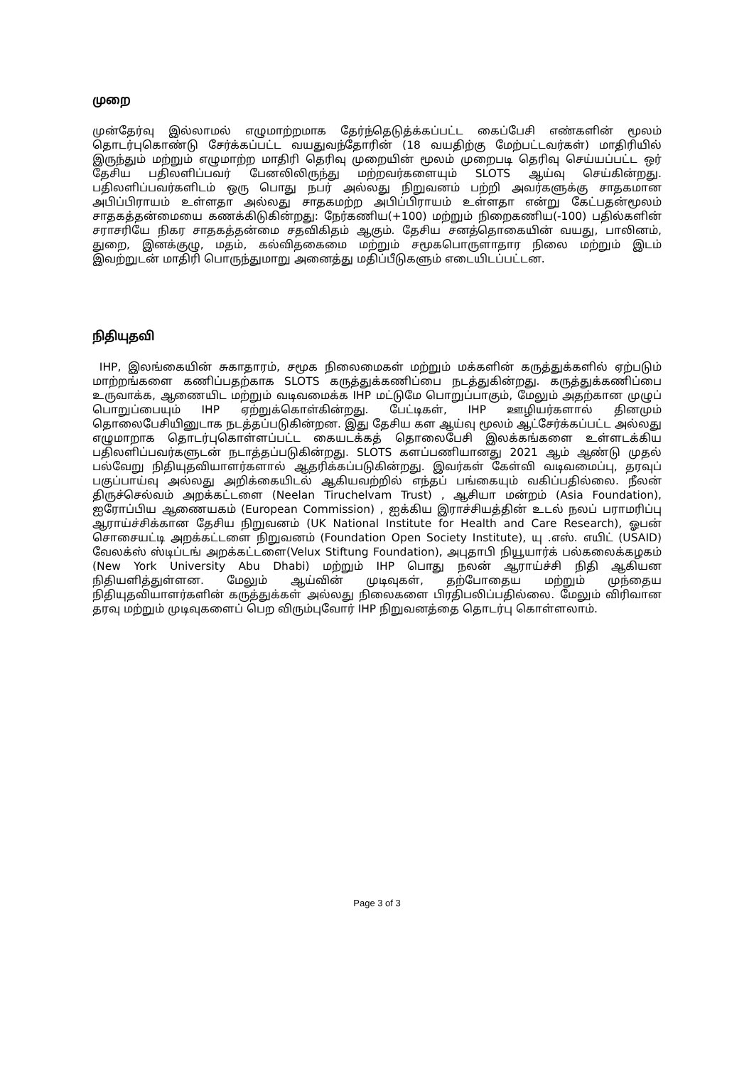முறை
முன்தேர்வு இல்லாமல் எழுமாற்றமாக தேர்ந்தெடுத்க்கப்பட்ட கைப்பேசி எண்களின் மூலம் தொடர்புகொண்டு சேர்க்கப்பட்ட வயதுவந்தோரின் (18 வயதிற்கு மேற்பட்டவர்கள்) மாதிரியில் இருந்தும் மற்றும் எழுமாற்ற மாதிரி தெரிவு முறையின் மூலம் முறைபடி தெரிவு செய்யப்பட்ட ஒர் தேசிய பதிலளிப்பவர் பேனலிலிருந்து மற்றவர்களையும் SLOTS ஆய்வு செய்கின்றது. பதிலளிப்பவர்களிடம் ஒரு பொது நபர் அல்லது நிறுவனம் பற்றி அவர்களுக்கு சாதகமான அபிப்பிராயம் உள்ளதா அல்லது சாதகமற்ற அபிப்பிராயம் உள்ளதா என்று கேட்பதன்மூலம் சாதகத்தன்மையை கணக்கிடுகின்றது: நேர்கணிய(+100) மற்றும் நிறைகணிய(-100) பதில்களின் சராசரியே நிகர சாதகத்தன்மை சதவிகிதம் ஆகும். தேசிய சனத்தொகையின் வயது, பாலினம், துறை, இனக்குழு, மதம், கல்விதகைமை மற்றும் சமூகபொருளாதார நிலை மற்றும் இடம் இவற்றுடன் மாதிரி பொருந்துமாறு அனைத்து மதிப்பீடுகளும் எடையிடப்பட்டன.
நிதியுதவி
IHP, இலங்கையின் சுகாதாரம், சமூக நிலைமைகள் மற்றும் மக்களின் கருத்துக்களில் ஏற்படும் மாற்றங்களை கணிப்பதற்காக SLOTS கருத்துக்கணிப்பை நடத்துகின்றது. கருத்துக்கணிப்பை உருவாக்க, ஆணையிட மற்றும் வடிவமைக்க IHP மட்டுமே பொறுப்பாகும், மேலும் அதற்கான முழுப் பொறுப்பையும் IHP ஏற்றுக்கொள்கின்றது. பேட்டிகள், IHP ஊழியர்களால் தினமும் தொலைபேசியினுடாக நடத்தப்படுகின்றன. இது தேசிய கள ஆய்வு மூலம் ஆட்சேர்க்கப்பட்ட அல்லது எழுமாறாக தொடர்புகொள்ளப்பட்ட கையடக்கத் தொலைபேசி இலக்கங்களை உள்ளடக்கிய பதிலளிப்பவர்களுடன் நடாத்தப்படுகின்றது. SLOTS களப்பணியானது 2021 ஆம் ஆண்டு முதல் பல்வேறு நிதியுதவியாளர்களால் ஆதரிக்கப்படுகின்றது. இவர்கள் கேள்வி வடிவமைப்பு, தரவுப் பகுப்பாய்வு அல்லது அறிக்கையிடல் ஆகியவற்றில் எந்தப் பங்கையும் வகிப்பதில்லை. நீலன் திருச்செல்வம் அறக்கட்டளை (Neelan Tiruchelvam Trust) , ஆசியா மன்றம் (Asia Foundation), ஐரோப்பிய ஆணையகம் (European Commission) , ஐக்கிய இராச்சியத்தின் உடல் நலப் பராமரிப்பு ஆராய்ச்சிக்கான தேசிய நிறுவனம் (UK National Institute for Health and Care Research), ஓபன் சொசையட்டி அறக்கட்டளை நிறுவனம் (Foundation Open Society Institute), யு .எஸ். எயிட் (USAID) வேலக்ஸ் ஸ்டிப்டங் அறக்கட்டளை(Velux Stiftung Foundation), அபுதாபி நியூயார்க் பல்கலைக்கழகம் (New York University Abu Dhabi) மற்றும் IHP பொது நலன் ஆராய்ச்சி நிதி ஆகியன நிதியளித்துள்ளன. மேலும் ஆய்வின் முடிவுகள், தற்போதைய மற்றும் முந்தைய நிதியுதவியாளர்களின் கருத்துக்கள் அல்லது நிலைகளை பிரதிபலிப்பதில்லை. மேலும் விரிவான தரவு மற்றும் முடிவுகளைப் பெற விரும்புவோர் IHP நிறுவனத்தை தொடர்பு கொள்ளலாம்.
Page 3 of 3